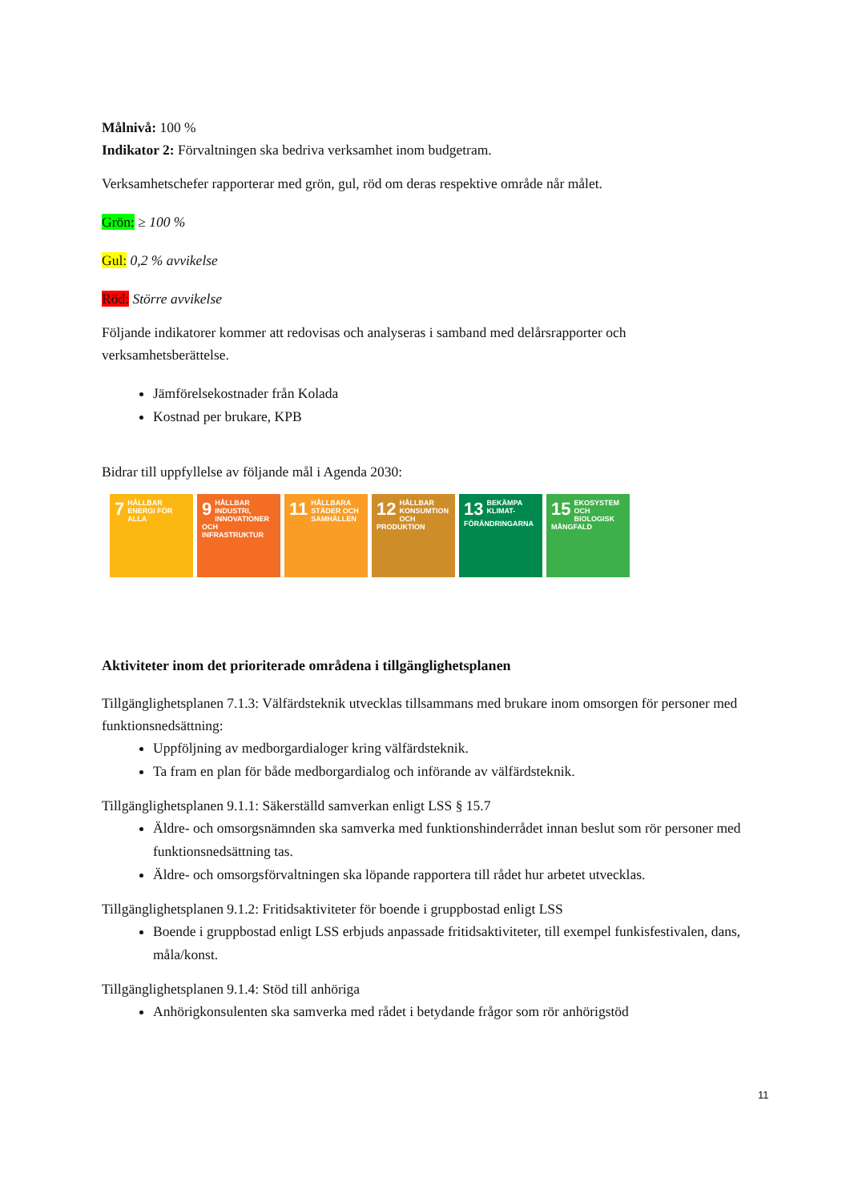Målnivå: 100 %
Indikator 2: Förvaltningen ska bedriva verksamhet inom budgetram.
Verksamhetschefer rapporterar med grön, gul, röd om deras respektive område når målet.
Grön: ≥ 100 %
Gul: 0,2 % avvikelse
Röd: Större avvikelse
Följande indikatorer kommer att redovisas och analyseras i samband med delårsrapporter och verksamhetsberättelse.
Jämförelsekostnader från Kolada
Kostnad per brukare, KPB
Bidrar till uppfyllelse av följande mål i Agenda 2030:
7 HÅLLBAR ENERGI FÖR ALLA
9 HÅLLBAR INDUSTRI, INNOVATIONER OCH INFRASTRUKTUR
11 HÅLLBARA STÄDER OCH SAMHÄLLEN
12 HÅLLBAR KONSUMTION OCH PRODUKTION
13 BEKÄMPA KLIMAT-FÖRÄNDRINGARNA
15 EKOSYSTEM OCH BIOLOGISK MÅNGFALD
Aktiviteter inom det prioriterade områdena i tillgänglighetsplanen
Tillgänglighetsplanen 7.1.3: Välfärdsteknik utvecklas tillsammans med brukare inom omsorgen för personer med funktionsnedsättning:
Uppföljning av medborgardialoger kring välfärdsteknik.
Ta fram en plan för både medborgardialog och införande av välfärdsteknik.
Tillgänglighetsplanen 9.1.1: Säkerställd samverkan enligt LSS § 15.7
Äldre- och omsorgsnämnden ska samverka med funktionshinderrådet innan beslut som rör personer med funktionsnedsättning tas.
Äldre- och omsorgsförvaltningen ska löpande rapportera till rådet hur arbetet utvecklas.
Tillgänglighetsplanen 9.1.2: Fritidsaktiviteter för boende i gruppbostad enligt LSS
Boende i gruppbostad enligt LSS erbjuds anpassade fritidsaktiviteter, till exempel funkisfestivalen, dans, måla/konst.
Tillgänglighetsplanen 9.1.4: Stöd till anhöriga
Anhörigkonsulenten ska samverka med rådet i betydande frågor som rör anhörigstöd
11